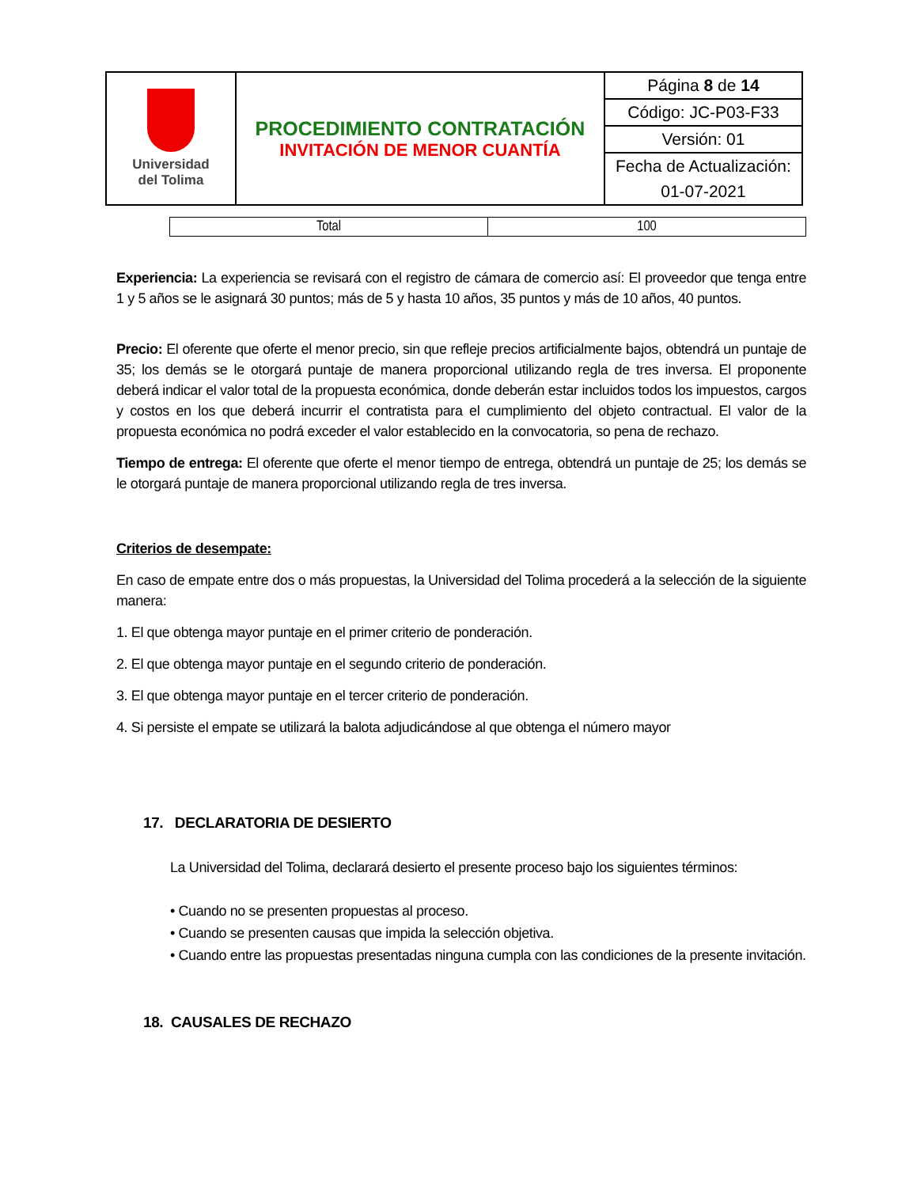| Universidad del Tolima | PROCEDIMIENTO CONTRATACIÓN INVITACIÓN DE MENOR CUANTÍA | Página 8 de 14 |
| | | Código: JC-P03-F33 |
| | | Versión: 01 |
| | | Fecha de Actualización: |
| | | 01-07-2021 |
| Total | 100 |
Experiencia: La experiencia se revisará con el registro de cámara de comercio así: El proveedor que tenga entre 1 y 5 años se le asignará 30 puntos; más de 5 y hasta 10 años, 35 puntos y más de 10 años, 40 puntos.
Precio: El oferente que oferte el menor precio, sin que refleje precios artificialmente bajos, obtendrá un puntaje de 35; los demás se le otorgará puntaje de manera proporcional utilizando regla de tres inversa. El proponente deberá indicar el valor total de la propuesta económica, donde deberán estar incluidos todos los impuestos, cargos y costos en los que deberá incurrir el contratista para el cumplimiento del objeto contractual. El valor de la propuesta económica no podrá exceder el valor establecido en la convocatoria, so pena de rechazo.
Tiempo de entrega: El oferente que oferte el menor tiempo de entrega, obtendrá un puntaje de 25; los demás se le otorgará puntaje de manera proporcional utilizando regla de tres inversa.
Criterios de desempate:
En caso de empate entre dos o más propuestas, la Universidad del Tolima procederá a la selección de la siguiente manera:
1. El que obtenga mayor puntaje en el primer criterio de ponderación.
2. El que obtenga mayor puntaje en el segundo criterio de ponderación.
3. El que obtenga mayor puntaje en el tercer criterio de ponderación.
4. Si persiste el empate se utilizará la balota adjudicándose al que obtenga el número mayor
17. DECLARATORIA DE DESIERTO
La Universidad del Tolima, declarará desierto el presente proceso bajo los siguientes términos:
• Cuando no se presenten propuestas al proceso.
• Cuando se presenten causas que impida la selección objetiva.
• Cuando entre las propuestas presentadas ninguna cumpla con las condiciones de la presente invitación.
18. CAUSALES DE RECHAZO